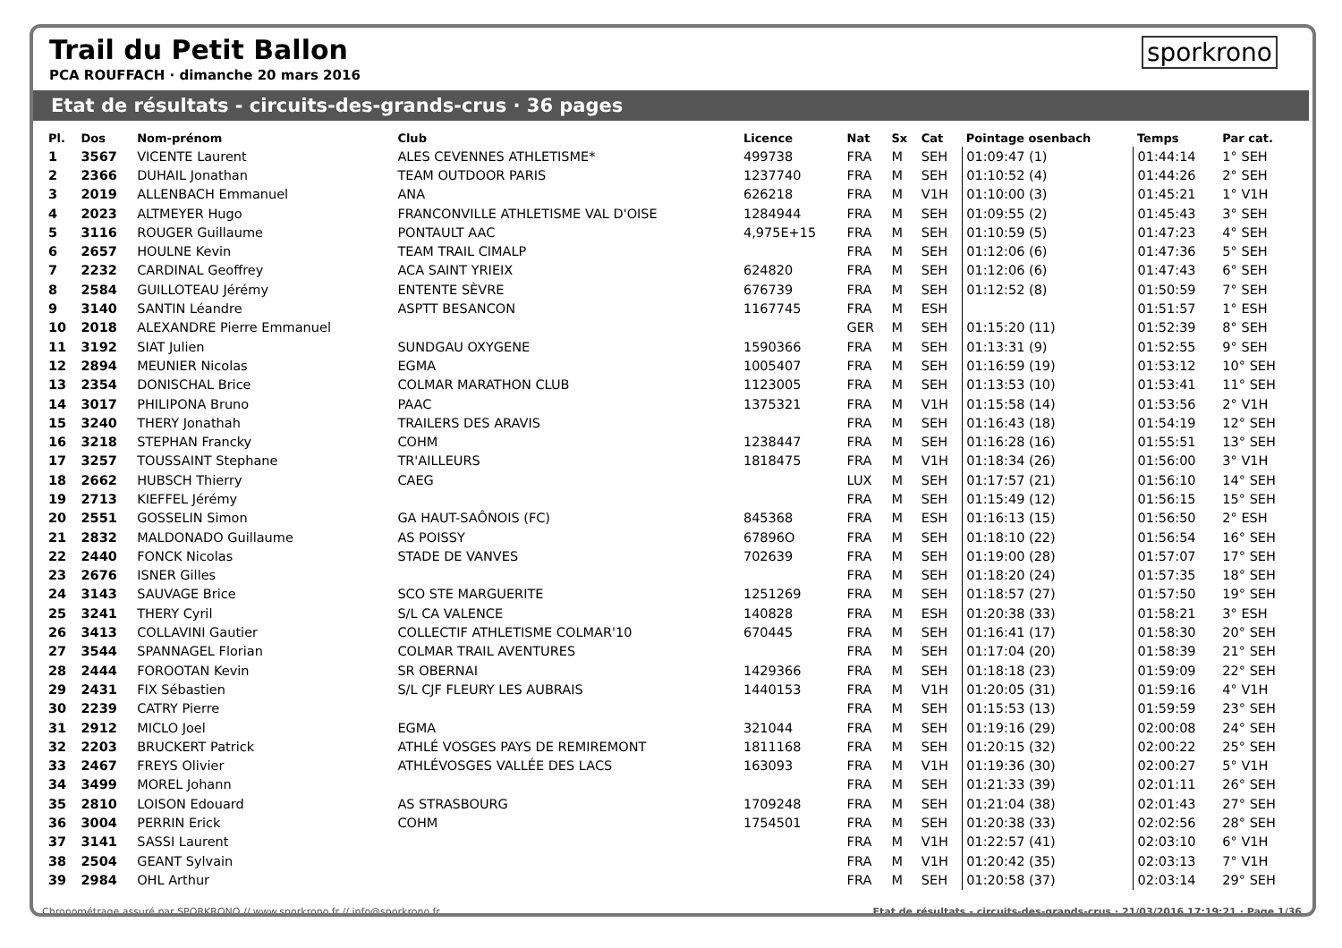Trail du Petit Ballon
PCA ROUFFACH · dimanche 20 mars 2016
sporkrono
Etat de résultats - circuits-des-grands-crus · 36 pages
| Pl. | Dos | Nom-prénom | Club | Licence | Nat | Sx | Cat | Pointage osenbach | Temps | Par cat. |
| --- | --- | --- | --- | --- | --- | --- | --- | --- | --- | --- |
| 1 | 3567 | VICENTE Laurent | ALES CEVENNES ATHLETISME* | 499738 | FRA | M | SEH | 01:09:47 (1) | 01:44:14 | 1° SEH |
| 2 | 2366 | DUHAIL Jonathan | TEAM OUTDOOR PARIS | 1237740 | FRA | M | SEH | 01:10:52 (4) | 01:44:26 | 2° SEH |
| 3 | 2019 | ALLENBACH Emmanuel | ANA | 626218 | FRA | M | V1H | 01:10:00 (3) | 01:45:21 | 1° V1H |
| 4 | 2023 | ALTMEYER Hugo | FRANCONVILLE ATHLETISME VAL D'OISE | 1284944 | FRA | M | SEH | 01:09:55 (2) | 01:45:43 | 3° SEH |
| 5 | 3116 | ROUGER Guillaume | PONTAULT AAC | 4,975E+15 | FRA | M | SEH | 01:10:59 (5) | 01:47:23 | 4° SEH |
| 6 | 2657 | HOULNE Kevin | TEAM TRAIL CIMALP | | FRA | M | SEH | 01:12:06 (6) | 01:47:36 | 5° SEH |
| 7 | 2232 | CARDINAL Geoffrey | ACA SAINT YRIEIX | 624820 | FRA | M | SEH | 01:12:06 (6) | 01:47:43 | 6° SEH |
| 8 | 2584 | GUILLOTEAU Jérémy | ENTENTE SÈVRE | 676739 | FRA | M | SEH | 01:12:52 (8) | 01:50:59 | 7° SEH |
| 9 | 3140 | SANTIN Léandre | ASPTT BESANCON | 1167745 | FRA | M | ESH | | 01:51:57 | 1° ESH |
| 10 | 2018 | ALEXANDRE Pierre Emmanuel | | | GER | M | SEH | 01:15:20 (11) | 01:52:39 | 8° SEH |
| 11 | 3192 | SIAT Julien | SUNDGAU OXYGENE | 1590366 | FRA | M | SEH | 01:13:31 (9) | 01:52:55 | 9° SEH |
| 12 | 2894 | MEUNIER Nicolas | EGMA | 1005407 | FRA | M | SEH | 01:16:59 (19) | 01:53:12 | 10° SEH |
| 13 | 2354 | DONISCHAL Brice | COLMAR MARATHON CLUB | 1123005 | FRA | M | SEH | 01:13:53 (10) | 01:53:41 | 11° SEH |
| 14 | 3017 | PHILIPONA Bruno | PAAC | 1375321 | FRA | M | V1H | 01:15:58 (14) | 01:53:56 | 2° V1H |
| 15 | 3240 | THERY Jonathah | TRAILERS DES ARAVIS | | FRA | M | SEH | 01:16:43 (18) | 01:54:19 | 12° SEH |
| 16 | 3218 | STEPHAN Francky | COHM | 1238447 | FRA | M | SEH | 01:16:28 (16) | 01:55:51 | 13° SEH |
| 17 | 3257 | TOUSSAINT Stephane | TR'AILLEURS | 1818475 | FRA | M | V1H | 01:18:34 (26) | 01:56:00 | 3° V1H |
| 18 | 2662 | HUBSCH Thierry | CAEG | | LUX | M | SEH | 01:17:57 (21) | 01:56:10 | 14° SEH |
| 19 | 2713 | KIEFFEL Jérémy | | | FRA | M | SEH | 01:15:49 (12) | 01:56:15 | 15° SEH |
| 20 | 2551 | GOSSELIN Simon | GA HAUT-SAÔNOIS (FC) | 845368 | FRA | M | ESH | 01:16:13 (15) | 01:56:50 | 2° ESH |
| 21 | 2832 | MALDONADO Guillaume | AS POISSY | 67896O | FRA | M | SEH | 01:18:10 (22) | 01:56:54 | 16° SEH |
| 22 | 2440 | FONCK Nicolas | STADE DE VANVES | 702639 | FRA | M | SEH | 01:19:00 (28) | 01:57:07 | 17° SEH |
| 23 | 2676 | ISNER Gilles | | | FRA | M | SEH | 01:18:20 (24) | 01:57:35 | 18° SEH |
| 24 | 3143 | SAUVAGE Brice | SCO STE MARGUERITE | 1251269 | FRA | M | SEH | 01:18:57 (27) | 01:57:50 | 19° SEH |
| 25 | 3241 | THERY Cyril | S/L CA VALENCE | 140828 | FRA | M | ESH | 01:20:38 (33) | 01:58:21 | 3° ESH |
| 26 | 3413 | COLLAVINI Gautier | COLLECTIF ATHLETISME COLMAR'10 | 670445 | FRA | M | SEH | 01:16:41 (17) | 01:58:30 | 20° SEH |
| 27 | 3544 | SPANNAGEL Florian | COLMAR TRAIL AVENTURES | | FRA | M | SEH | 01:17:04 (20) | 01:58:39 | 21° SEH |
| 28 | 2444 | FOROOTAN Kevin | SR OBERNAI | 1429366 | FRA | M | SEH | 01:18:18 (23) | 01:59:09 | 22° SEH |
| 29 | 2431 | FIX Sébastien | S/L CJF FLEURY LES AUBRAIS | 1440153 | FRA | M | V1H | 01:20:05 (31) | 01:59:16 | 4° V1H |
| 30 | 2239 | CATRY Pierre | | | FRA | M | SEH | 01:15:53 (13) | 01:59:59 | 23° SEH |
| 31 | 2912 | MICLO Joel | EGMA | 321044 | FRA | M | SEH | 01:19:16 (29) | 02:00:08 | 24° SEH |
| 32 | 2203 | BRUCKERT Patrick | ATHLÉ VOSGES PAYS DE REMIREMONT | 1811168 | FRA | M | SEH | 01:20:15 (32) | 02:00:22 | 25° SEH |
| 33 | 2467 | FREYS Olivier | ATHLÉVOSGES VALLÉE DES LACS | 163093 | FRA | M | V1H | 01:19:36 (30) | 02:00:27 | 5° V1H |
| 34 | 3499 | MOREL Johann | | | FRA | M | SEH | 01:21:33 (39) | 02:01:11 | 26° SEH |
| 35 | 2810 | LOISON Edouard | AS STRASBOURG | 1709248 | FRA | M | SEH | 01:21:04 (38) | 02:01:43 | 27° SEH |
| 36 | 3004 | PERRIN Erick | COHM | 1754501 | FRA | M | SEH | 01:20:38 (33) | 02:02:56 | 28° SEH |
| 37 | 3141 | SASSI Laurent | | | FRA | M | V1H | 01:22:57 (41) | 02:03:10 | 6° V1H |
| 38 | 2504 | GEANT Sylvain | | | FRA | M | V1H | 01:20:42 (35) | 02:03:13 | 7° V1H |
| 39 | 2984 | OHL Arthur | | | FRA | M | SEH | 01:20:58 (37) | 02:03:14 | 29° SEH |
Chronométrage assuré par SPORKRONO // www.sporkrono.fr // info@sporkrono.fr Etat de résultats - circuits-des-grands-crus · 21/03/2016 17:19:21 · Page 1/36